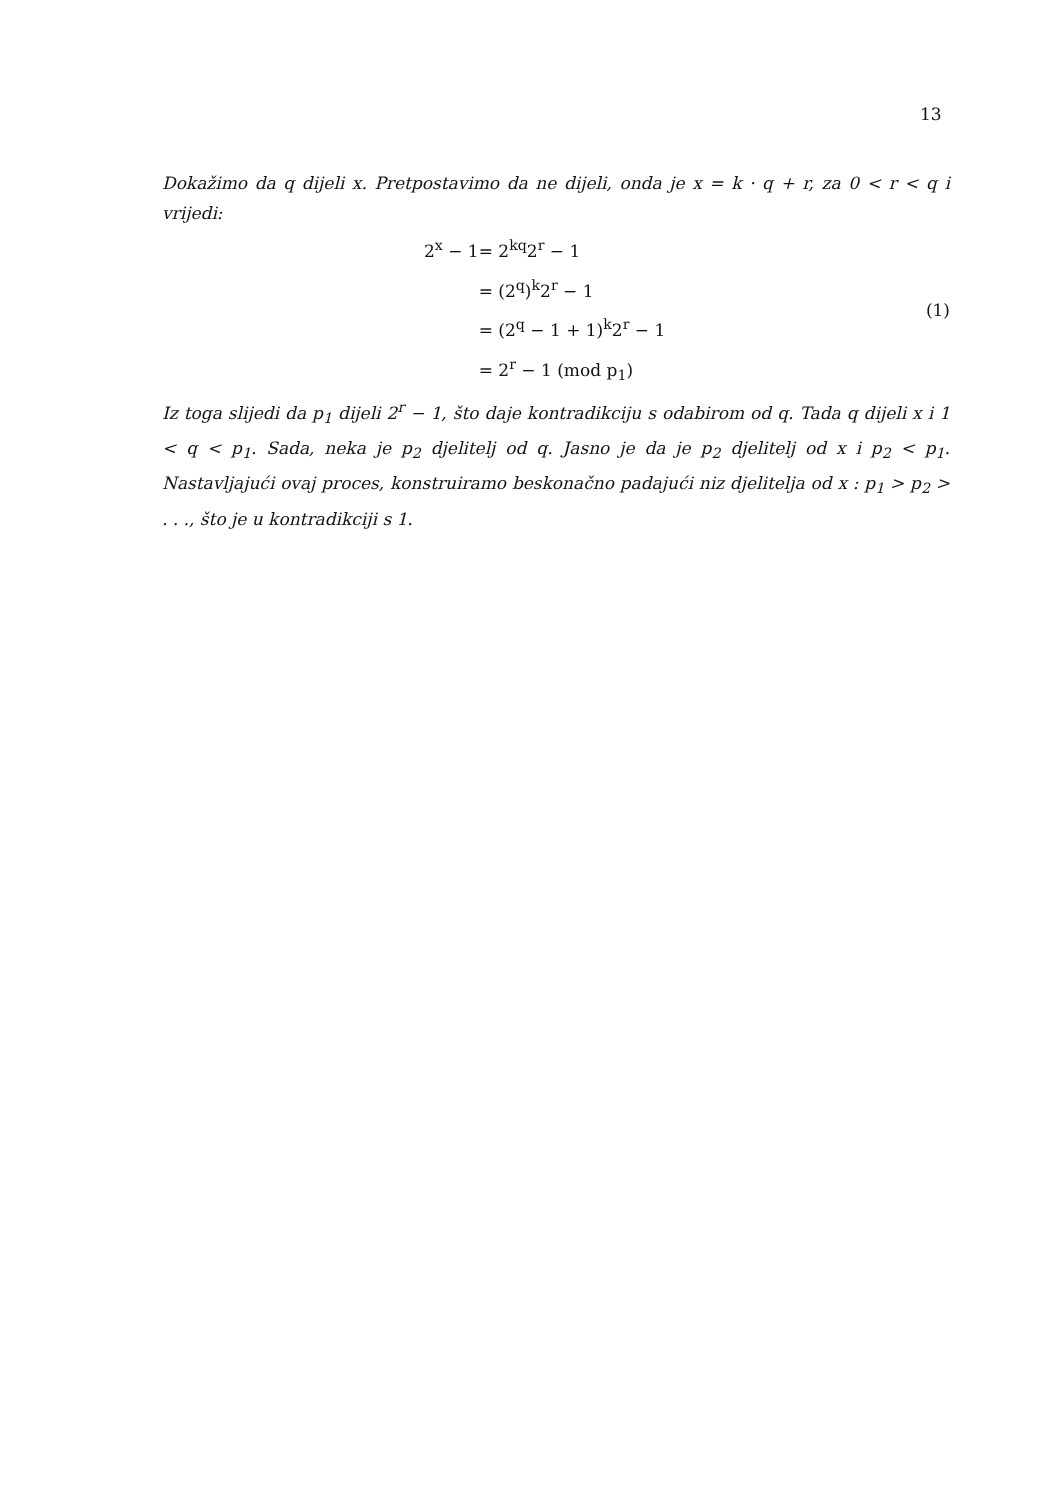13
Dokažimo da q dijeli x. Pretpostavimo da ne dijeli, onda je x = k · q + r, za 0 < r < q i vrijedi:
| 2<sup>x</sup> − 1 | = 2<sup>kq</sup>2<sup>r</sup> − 1 |
| | = (2<sup>q</sup>)<sup>k</sup>2<sup>r</sup> − 1 |
| | = (2<sup>q</sup> − 1 + 1)<sup>k</sup>2<sup>r</sup> − 1 |
| | = 2<sup>r</sup> − 1 (mod p<sub>1</sub>) |
(1)
Iz toga slijedi da p<sub>1</sub> dijeli 2<sup>r</sup> − 1, što daje kontradikciju s odabirom od q. Tada q dijeli x i 1 < q < p<sub>1</sub>. Sada, neka je p<sub>2</sub> djelitelj od q. Jasno je da je p<sub>2</sub> djelitelj od x i p<sub>2</sub> < p<sub>1</sub>. Nastavljajući ovaj proces, konstruiramo beskonačno padajući niz djelitelja od x : p<sub>1</sub> > p<sub>2</sub> > . . ., što je u kontradikciji s 1.